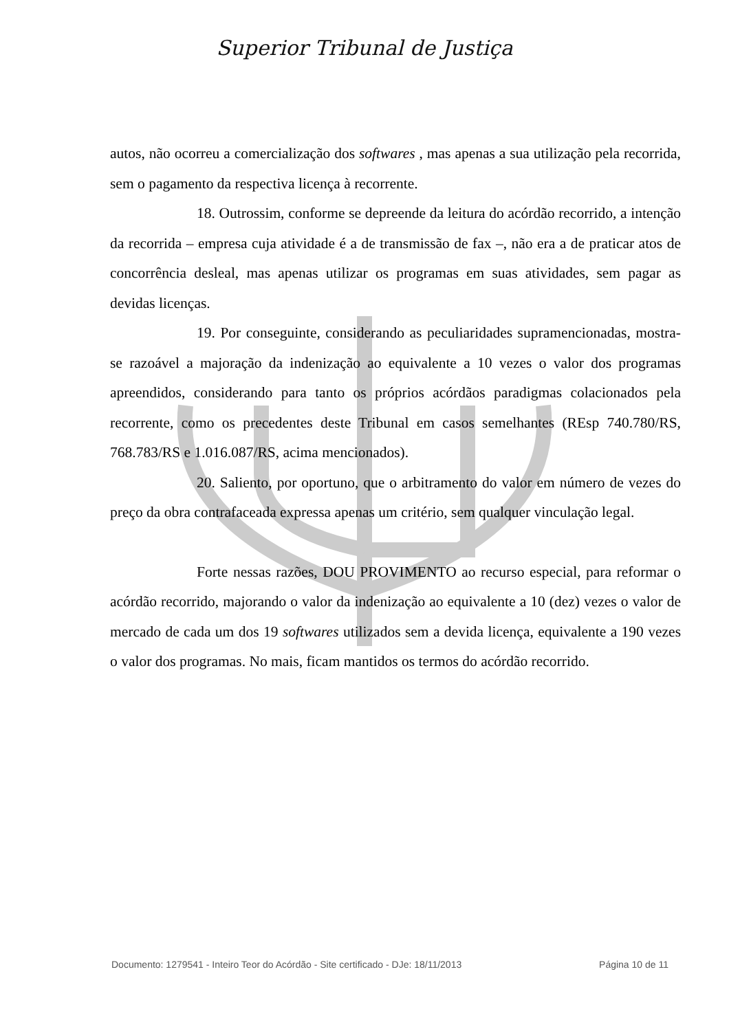Superior Tribunal de Justiça
autos, não ocorreu a comercialização dos softwares , mas apenas a sua utilização pela recorrida, sem o pagamento da respectiva licença à recorrente.
18. Outrossim, conforme se depreende da leitura do acórdão recorrido, a intenção da recorrida – empresa cuja atividade é a de transmissão de fax –, não era a de praticar atos de concorrência desleal, mas apenas utilizar os programas em suas atividades, sem pagar as devidas licenças.
19. Por conseguinte, considerando as peculiaridades supramencionadas, mostra-se razoável a majoração da indenização ao equivalente a 10 vezes o valor dos programas apreendidos, considerando para tanto os próprios acórdãos paradigmas colacionados pela recorrente, como os precedentes deste Tribunal em casos semelhantes (REsp 740.780/RS, 768.783/RS e 1.016.087/RS, acima mencionados).
20. Saliento, por oportuno, que o arbitramento do valor em número de vezes do preço da obra contrafaceada expressa apenas um critério, sem qualquer vinculação legal.
Forte nessas razões, DOU PROVIMENTO ao recurso especial, para reformar o acórdão recorrido, majorando o valor da indenização ao equivalente a 10 (dez) vezes o valor de mercado de cada um dos 19 softwares utilizados sem a devida licença, equivalente a 190 vezes o valor dos programas. No mais, ficam mantidos os termos do acórdão recorrido.
Documento: 1279541 - Inteiro Teor do Acórdão - Site certificado - DJe: 18/11/2013 Página 10 de 11